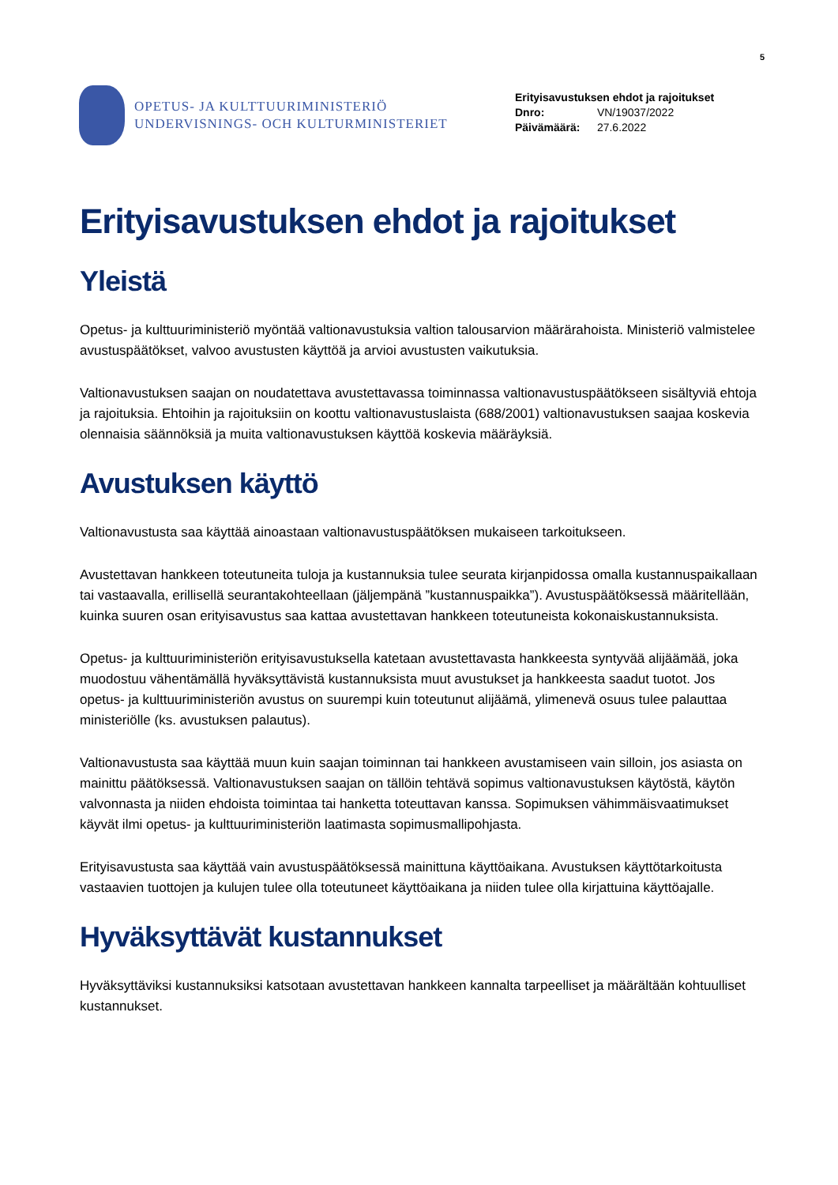5
OPETUS- JA KULTTUURIMINISTERIÖ
UNDERVISNINGS- OCH KULTURMINISTERIET
Erityisavustuksen ehdot ja rajoitukset
Dnro: VN/19037/2022
Päivämäärä: 27.6.2022
Erityisavustuksen ehdot ja rajoitukset
Yleistä
Opetus- ja kulttuuriministeriö myöntää valtionavustuksia valtion talousarvion määrärahoista. Ministeriö valmistelee avustuspäätökset, valvoo avustusten käyttöä ja arvioi avustusten vaikutuksia.
Valtionavustuksen saajan on noudatettava avustettavassa toiminnassa valtionavustuspäätökseen sisältyviä ehtoja ja rajoituksia. Ehtoihin ja rajoituksiin on koottu valtionavustuslaista (688/2001) valtionavustuksen saajaa koskevia olennaisia säännöksiä ja muita valtionavustuksen käyttöä koskevia määräyksiä.
Avustuksen käyttö
Valtionavustusta saa käyttää ainoastaan valtionavustuspäätöksen mukaiseen tarkoitukseen.
Avustettavan hankkeen toteutuneita tuloja ja kustannuksia tulee seurata kirjanpidossa omalla kustannuspaikallaan tai vastaavalla, erillisellä seurantakohteellaan (jäljempänä ”kustannuspaikka”). Avustuspäätöksessä määritellään, kuinka suuren osan erityisavustus saa kattaa avustettavan hankkeen toteutuneista kokonaiskustannuksista.
Opetus- ja kulttuuriministeriön erityisavustuksella katetaan avustettavasta hankkeesta syntyvää alijäämää, joka muodostuu vähentämällä hyväksyttävistä kustannuksista muut avustukset ja hankkeesta saadut tuotot. Jos opetus- ja kulttuuriministeriön avustus on suurempi kuin toteutunut alijäämä, ylimenevä osuus tulee palauttaa ministeriölle (ks. avustuksen palautus).
Valtionavustusta saa käyttää muun kuin saajan toiminnan tai hankkeen avustamiseen vain silloin, jos asiasta on mainittu päätöksessä. Valtionavustuksen saajan on tällöin tehtävä sopimus valtionavustuksen käytöstä, käytön valvonnasta ja niiden ehdoista toimintaa tai hanketta toteuttavan kanssa. Sopimuksen vähimmäisvaatimukset käyvät ilmi opetus- ja kulttuuriministeriön laatimasta sopimusmallipohjasta.
Erityisavustusta saa käyttää vain avustuspäätöksessä mainittuna käyttöaikana. Avustuksen käyttötarkoitusta vastaavien tuottojen ja kulujen tulee olla toteutuneet käyttöaikana ja niiden tulee olla kirjattuina käyttöajalle.
Hyväksyttävät kustannukset
Hyväksyttäviksi kustannuksiksi katsotaan avustettavan hankkeen kannalta tarpeelliset ja määrältään kohtuulliset kustannukset.